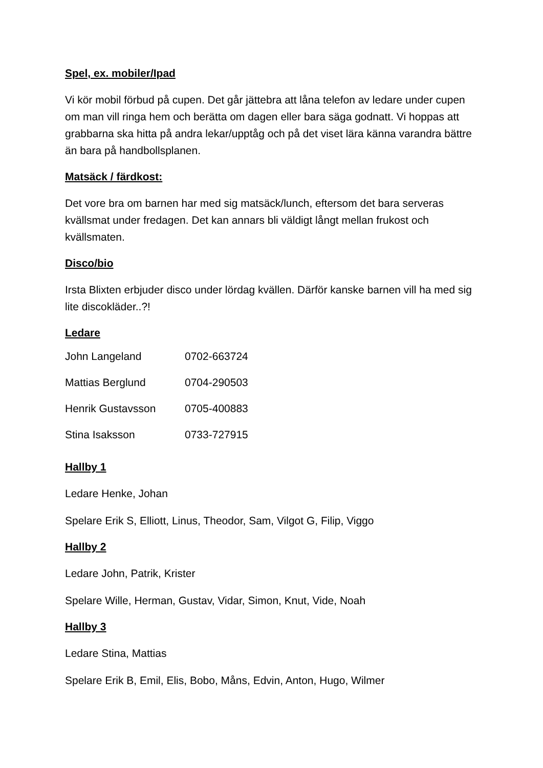Spel, ex. mobiler/Ipad
Vi kör mobil förbud på cupen. Det går jättebra att låna telefon av ledare under cupen om man vill ringa hem och berätta om dagen eller bara säga godnatt. Vi hoppas att grabbarna ska hitta på andra lekar/upptåg och på det viset lära känna varandra bättre än bara på handbollsplanen.
Matsäck / färdkost:
Det vore bra om barnen har med sig matsäck/lunch, eftersom det bara serveras kvällsmat under fredagen. Det kan annars bli väldigt långt mellan frukost och kvällsmaten.
Disco/bio
Irsta Blixten erbjuder disco under lördag kvällen. Därför kanske barnen vill ha med sig lite discokläder..?!
Ledare
| John Langeland | 0702-663724 |
| Mattias Berglund | 0704-290503 |
| Henrik Gustavsson | 0705-400883 |
| Stina Isaksson | 0733-727915 |
Hallby 1
Ledare Henke, Johan
Spelare Erik S, Elliott, Linus, Theodor, Sam, Vilgot G, Filip, Viggo
Hallby 2
Ledare John, Patrik, Krister
Spelare Wille, Herman, Gustav, Vidar, Simon, Knut, Vide, Noah
Hallby 3
Ledare Stina, Mattias
Spelare Erik B, Emil, Elis, Bobo, Måns, Edvin, Anton, Hugo, Wilmer